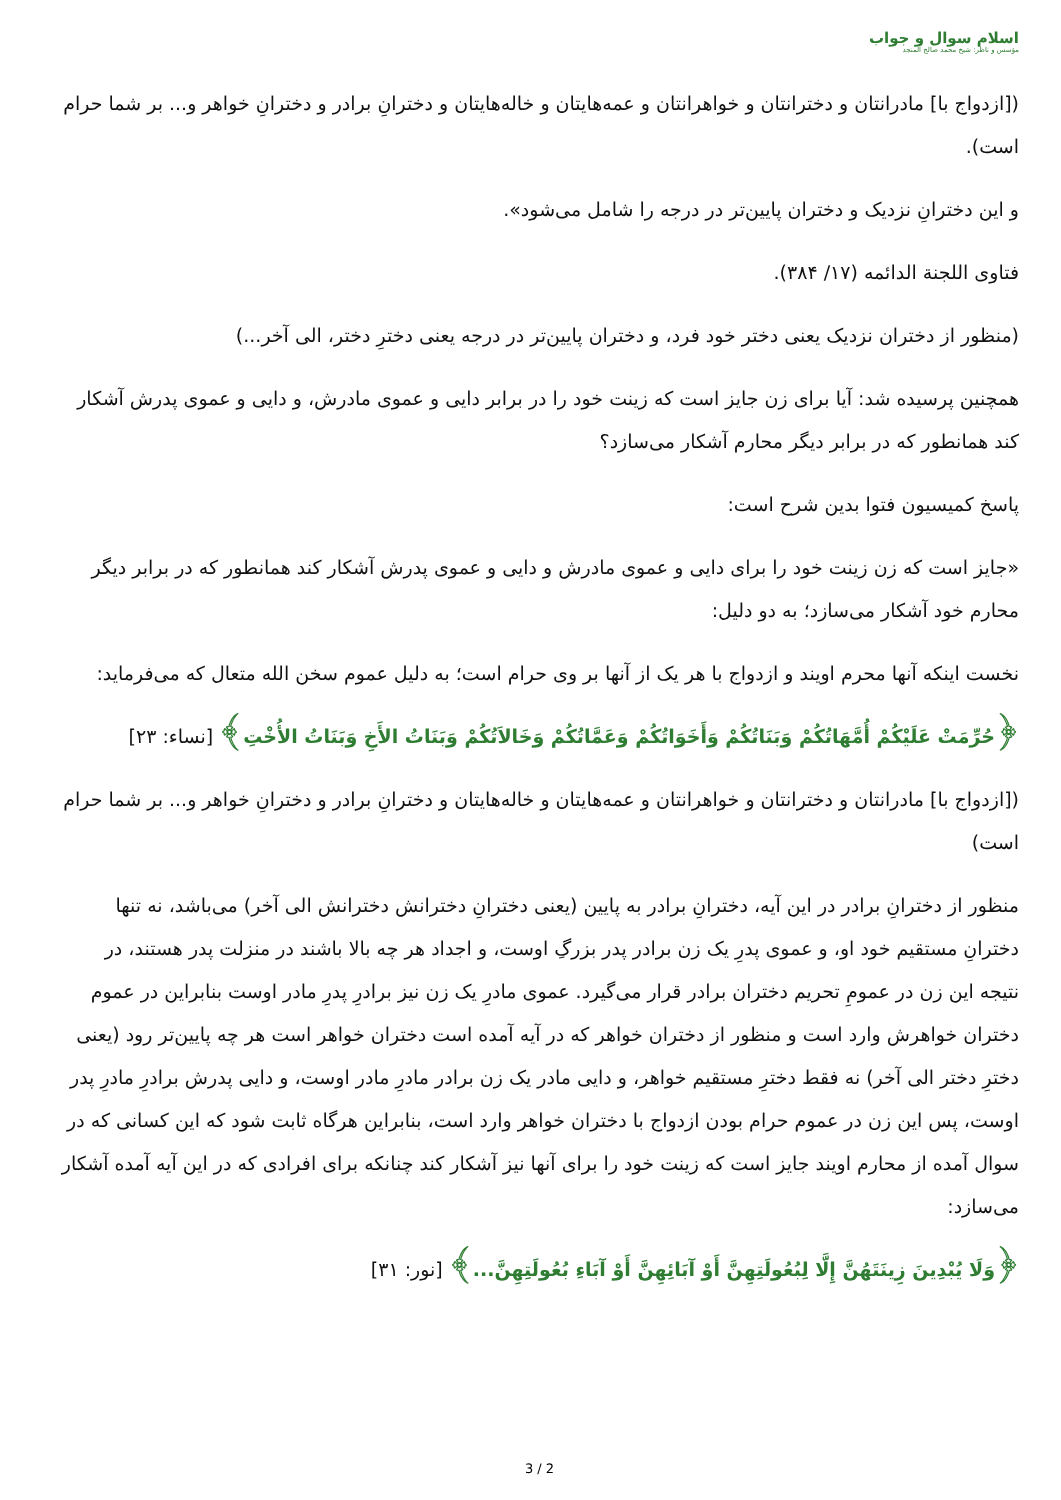اسلام سوال و جواب
مؤسس و ناظر: شیخ محمد صالح المنجد
([ازدواج با] مادرانتان و دخترانتان و خواهرانتان و عمه‌هایتان و خاله‌هایتان و دخترانِ برادر و دخترانِ خواهر و... بر شما حرام است).
و این دخترانِ نزدیک و دختران پایین‌تر در درجه را شامل می‌شود».
فتاوی اللجنة الدائمه (۱۷/ ۳۸۴).
(منظور از دختران نزدیک یعنی دختر خود فرد، و دختران پایین‌تر در درجه یعنی دخترِ دختر، الی آخر...)
همچنین پرسیده شد: آیا برای زن جایز است که زینت خود را در برابر دایی و عموی مادرش، و دایی و عموی پدرش آشکار کند همانطور که در برابر دیگر محارم آشکار می‌سازد؟
پاسخ کمیسیون فتوا بدین شرح است:
«جایز است که زن زینت خود را برای دایی و عموی مادرش و دایی و عموی پدرش آشکار کند همانطور که در برابر دیگر محارم خود آشکار می‌سازد؛ به دو دلیل:
نخست اینکه آنها محرم اویند و ازدواج با هر یک از آنها بر وی حرام است؛ به دلیل عموم سخن الله متعال که می‌فرماید:
﴿حُرِّمَتْ عَلَيْكُمْ أُمَّهَاتُكُمْ وَبَنَاتُكُمْ وَأَخَوَاتُكُمْ وَعَمَّاتُكُمْ وَخَالاَتُكُمْ وَبَنَاتُ الأَخِ وَبَنَاتُ الأُخْتِ﴾ [نساء: ۲۳]
([ازدواج با] مادرانتان و دخترانتان و خواهرانتان و عمه‌هایتان و خاله‌هایتان و دخترانِ برادر و دخترانِ خواهر و... بر شما حرام است)
منظور از دخترانِ برادر در این آیه، دخترانِ برادر به پایین (یعنی دخترانِ دخترانش دخترانش الی آخر) می‌باشد، نه تنها دخترانِ مستقیم خود او، و عموی پدرِ یک زن برادر پدر بزرگِ اوست، و اجداد هر چه بالا باشند در منزلت پدر هستند، در نتیجه این زن در عمومِ تحریم دختران برادر قرار می‌گیرد. عموی مادرِ یک زن نیز برادرِ پدرِ مادر اوست بنابراین در عموم دختران خواهرش وارد است و منظور از دختران خواهر که در آیه آمده است دختران خواهر است هر چه پایین‌تر رود (یعنی دخترِ دختر الی آخر) نه فقط دخترِ مستقیم خواهر، و دایی مادر یک زن برادر مادرِ مادر اوست، و دایی پدرش برادرِ مادرِ پدر اوست، پس این زن در عموم حرام بودن ازدواج با دختران خواهر وارد است، بنابراین هرگاه ثابت شود که این کسانی که در سوال آمده از محارم اویند جایز است که زینت خود را برای آنها نیز آشکار کند چنانکه برای افرادی که در این آیه آمده آشکار می‌سازد:
﴿وَلَا يُبْدِينَ زِينَتَهُنَّ إِلَّا لِبُعُولَتِهِنَّ أَوْ آبَائِهِنَّ أَوْ آبَاءِ بُعُولَتِهِنَّ...﴾ [نور: ۳۱]
3 / 2